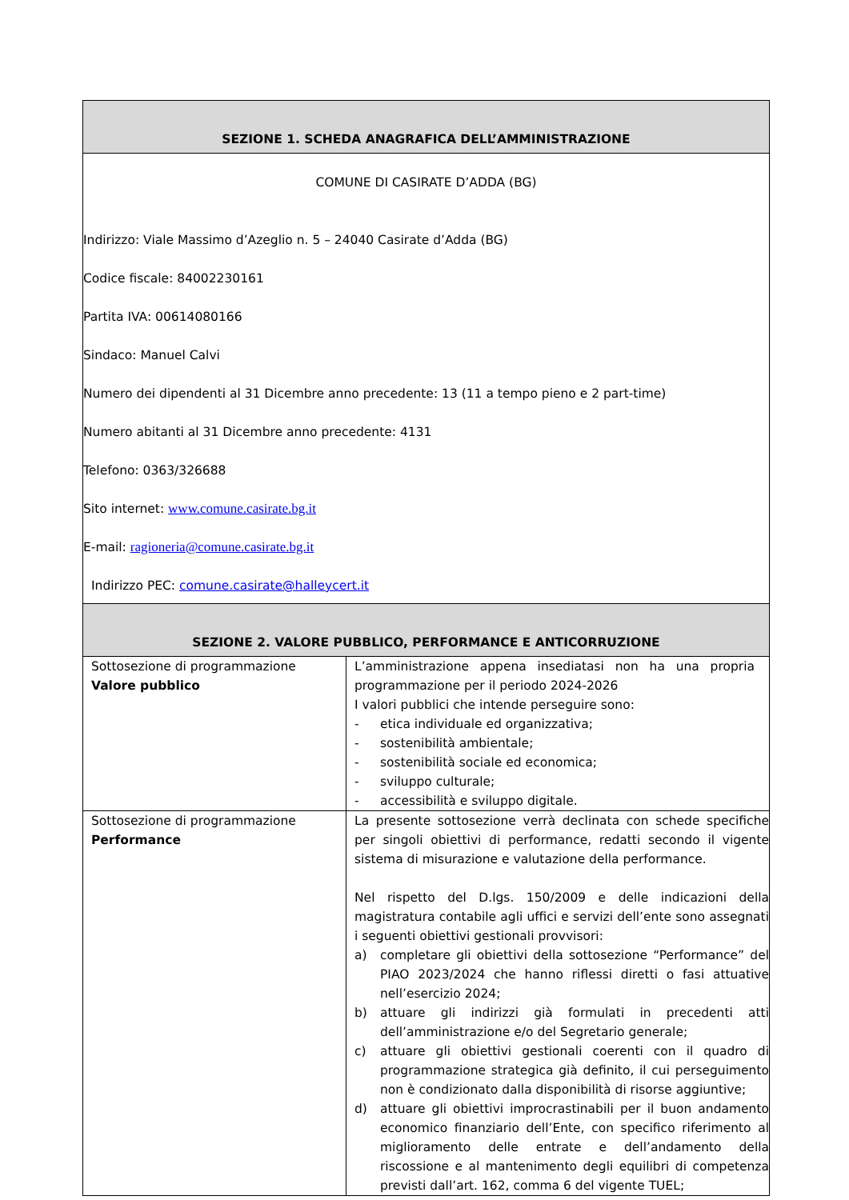| SEZIONE 1. SCHEDA ANAGRAFICA DELL’AMMINISTRAZIONE | |
| --- | --- |
| COMUNE DI CASIRATE D’ADDA (BG) Indirizzo: Viale Massimo d’Azeglio n. 5 – 24040 Casirate d’Adda (BG) Codice fiscale: 84002230161 Partita IVA: 00614080166 Sindaco: Manuel Calvi Numero dei dipendenti al 31 Dicembre anno precedente: 13 (11 a tempo pieno e 2 part-time) Numero abitanti al 31 Dicembre anno precedente: 4131 Telefono: 0363/326688 Sito internet: www.comune.casirate.bg.it E-mail: ragioneria@comune.casirate.bg.it Indirizzo PEC: comune.casirate@halleycert.it | |
| SEZIONE 2. VALORE PUBBLICO, PERFORMANCE E ANTICORRUZIONE | |
| Sottosezione di programmazione Valore pubblico | L’amministrazione appena insediatasi non ha una propria programmazione per il periodo 2024-2026 I valori pubblici che intende perseguire sono: - etica individuale ed organizzativa; - sostenibilità ambientale; - sostenibilità sociale ed economica; - sviluppo culturale; - accessibilità e sviluppo digitale. |
| Sottosezione di programmazione Performance | La presente sottosezione verrà declinata con schede specifiche per singoli obiettivi di performance, redatti secondo il vigente sistema di misurazione e valutazione della performance. Nel rispetto del D.lgs. 150/2009 e delle indicazioni della magistratura contabile agli uffici e servizi dell’ente sono assegnati i seguenti obiettivi gestionali provvisori: a) completare gli obiettivi della sottosezione “Performance” del PIAO 2023/2024 che hanno riflessi diretti o fasi attuative nell’esercizio 2024; b) attuare gli indirizzi già formulati in precedenti atti dell’amministrazione e/o del Segretario generale; c) attuare gli obiettivi gestionali coerenti con il quadro di programmazione strategica già definito, il cui perseguimento non è condizionato dalla disponibilità di risorse aggiuntive; d) attuare gli obiettivi improcrastinabili per il buon andamento economico finanziario dell’Ente, con specifico riferimento al miglioramento delle entrate e dell’andamento della riscossione e al mantenimento degli equilibri di competenza previsti dall’art. 162, comma 6 del vigente TUEL; |